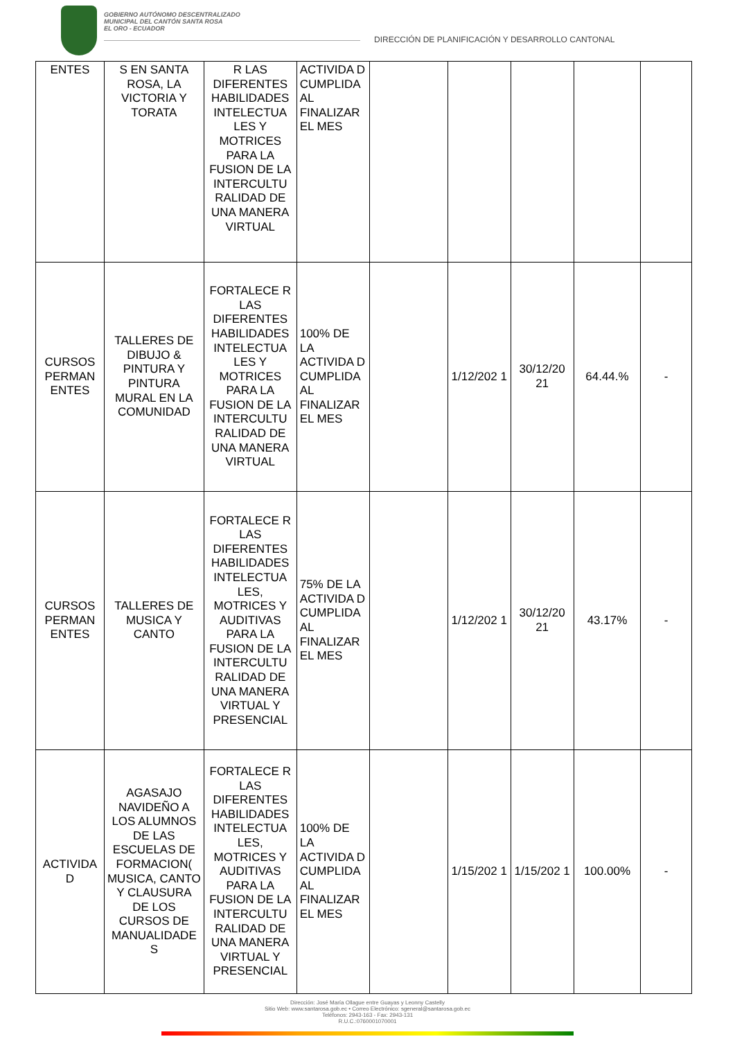GOBIERNO AUTÓNOMO DESCENTRALIZADO
MUNICIPAL DEL CANTÓN SANTA ROSA
EL ORO - ECUADOR
DIRECCIÓN DE PLANIFICACIÓN Y DESARROLLO CANTONAL
| ENTES | S EN SANTA ROSA, LA VICTORIA Y TORATA | R LAS DIFERENTES HABILIDADES INTELECTUA LES Y MOTRICES PARA LA FUSION DE LA INTERCULTU RALIDAD DE UNA MANERA VIRTUAL | ACTIVIDA D CUMPLIDA AL FINALIZAR EL MES | | | | | |
| CURSOS PERMAN ENTES | TALLERES DE DIBUJO & PINTURA Y PINTURA MURAL EN LA COMUNIDAD | FORTALECE R LAS DIFERENTES HABILIDADES INTELECTUA LES Y MOTRICES PARA LA FUSION DE LA INTERCULTU RALIDAD DE UNA MANERA VIRTUAL | 100% DE LA ACTIVIDA D CUMPLIDA AL FINALIZAR EL MES | | 1/12/202 1 | 30/12/20 21 | 64.44.% | - |
| CURSOS PERMAN ENTES | TALLERES DE MUSICA Y CANTO | FORTALECE R LAS DIFERENTES HABILIDADES INTELECTUA LES, MOTRICES Y AUDITIVAS PARA LA FUSION DE LA INTERCULTU RALIDAD DE UNA MANERA VIRTUAL Y PRESENCIAL | 75% DE LA ACTIVIDA D CUMPLIDA AL FINALIZAR EL MES | | 1/12/202 1 | 30/12/20 21 | 43.17% | - |
| ACTIVIDA D | AGASAJO NAVIDEÑO A LOS ALUMNOS DE LAS ESCUELAS DE FORMACION( MUSICA, CANTO Y CLAUSURA DE LOS CURSOS DE MANUALIDADE S | FORTALECE R LAS DIFERENTES HABILIDADES INTELECTUA LES, MOTRICES Y AUDITIVAS PARA LA FUSION DE LA INTERCULTU RALIDAD DE UNA MANERA VIRTUAL Y PRESENCIAL | 100% DE LA ACTIVIDA D CUMPLIDA AL FINALIZAR EL MES | | 1/15/202 1 | 1/15/202 1 | 100.00% | - |
Dirección: José María Ollague entre Guayas y Leonny Castelly
Sitio Web: www.santarosa.gob.ec • Correo Electrónico: sgeneral@santarosa.gob.ec
Teléfonos: 2943-163 - Fax: 2943-131
R.U.C.:0760001070001